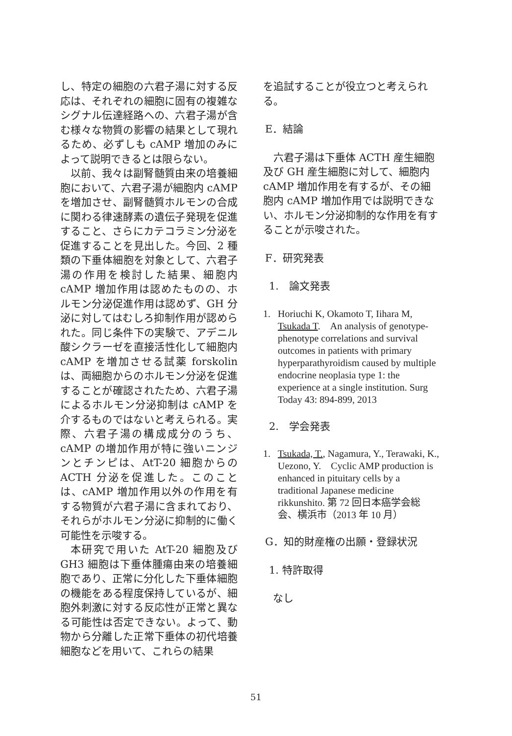し、特定の細胞の六君子湯に対する反応は、それぞれの細胞に固有の複雑なシグナル伝達経路への、六君子湯が含む様々な物質の影響の結果として現れるため、必ずしも cAMP 増加のみによって説明できるとは限らない。
以前、我々は副腎髄質由来の培養細胞において、六君子湯が細胞内 cAMP を増加させ、副腎髄質ホルモンの合成に関わる律速酵素の遺伝子発現を促進すること、さらにカテコラミン分泌を促進することを見出した。今回、2 種類の下垂体細胞を対象として、六君子湯の作用を検討した結果、細胞内 cAMP 増加作用は認めたものの、ホルモン分泌促進作用は認めず、GH 分泌に対してはむしろ抑制作用が認められた。同じ条件下の実験で、アデニル酸シクラーゼを直接活性化して細胞内 cAMP を増加させる試薬 forskolin は、両細胞からのホルモン分泌を促進することが確認されたため、六君子湯によるホルモン分泌抑制は cAMP を介するものではないと考えられる。実際、六君子湯の構成成分のうち、cAMP の増加作用が特に強いニンジンとチンピは、AtT-20 細胞からの ACTH 分泌を促進した。このことは、cAMP 増加作用以外の作用を有する物質が六君子湯に含まれており、それらがホルモン分泌に抑制的に働く可能性を示唆する。
本研究で用いた AtT-20 細胞及び GH3 細胞は下垂体腫瘍由来の培養細胞であり、正常に分化した下垂体細胞の機能をある程度保持しているが、細胞外刺激に対する反応性が正常と異なる可能性は否定できない。よって、動物から分離した正常下垂体の初代培養細胞などを用いて、これらの結果
を追試することが役立つと考えられる。
E．結論
六君子湯は下垂体 ACTH 産生細胞及び GH 産生細胞に対して、細胞内 cAMP 増加作用を有するが、その細胞内 cAMP 増加作用では説明できない、ホルモン分泌抑制的な作用を有することが示唆された。
F．研究発表
1.　論文発表
1. Horiuchi K, Okamoto T, Iihara M, Tsukada T.　An analysis of genotype-phenotype correlations and survival outcomes in patients with primary hyperparathyroidism caused by multiple endocrine neoplasia type 1: the experience at a single institution. Surg Today 43: 894-899, 2013
2.　学会発表
1. Tsukada, T., Nagamura, Y., Terawaki, K., Uezono, Y.　Cyclic AMP production is enhanced in pituitary cells by a traditional Japanese medicine rikkunshito. 第 72 回日本癌学会総会、横浜市（2013 年 10 月）
G．知的財産権の出願・登録状況
1. 特許取得
なし
51